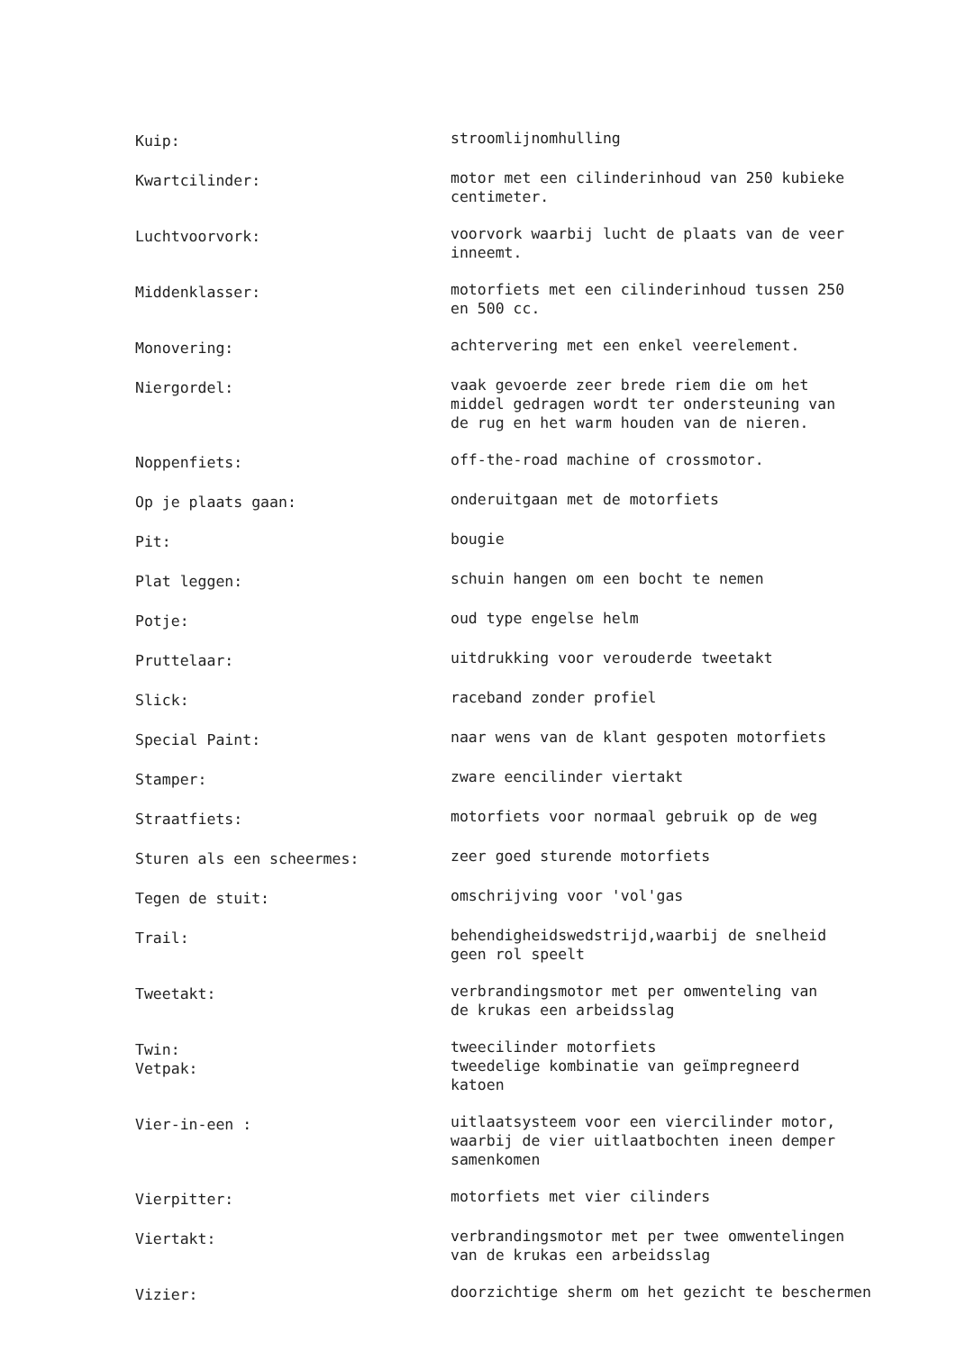Kuip:
stroomlijnomhulling
Kwartcilinder:
motor met een cilinderinhoud van 250 kubieke
centimeter.
Luchtvoorvork:
voorvork waarbij lucht de plaats van de veer
inneemt.
Middenklasser:
motorfiets met een cilinderinhoud tussen 250
en 500 cc.
Monovering:
achtervering met een enkel veerelement.
Niergordel:
vaak gevoerde zeer brede riem die om het
middel gedragen wordt ter ondersteuning van
de rug en het warm houden van de nieren.
Noppenfiets:
off-the-road machine of crossmotor.
Op je plaats gaan:
onderuitgaan met de motorfiets
Pit:
bougie
Plat leggen:
schuin hangen om een bocht te nemen
Potje:
oud type engelse helm
Pruttelaar:
uitdrukking voor verouderde tweetakt
Slick:
raceband zonder profiel
Special Paint:
naar wens van de klant gespoten motorfiets
Stamper:
zware eencilinder viertakt
Straatfiets:
motorfiets voor normaal gebruik op de weg
Sturen als een scheermes:
zeer goed sturende motorfiets
Tegen de stuit:
omschrijving voor 'vol'gas
Trail:
behendigheidswedstrijd,waarbij de snelheid
geen rol speelt
Tweetakt:
verbrandingsmotor met per omwenteling van
de krukas een arbeidsslag
Twin:
Vetpak:
tweecilinder motorfiets
tweedelige kombinatie van geïmpregneerd
katoen
Vier-in-een :
uitlaatsysteem voor een viercilinder motor,
waarbij de vier uitlaatbochten ineen demper
samenkomen
Vierpitter:
motorfiets met vier cilinders
Viertakt:
verbrandingsmotor met per twee omwentelingen
van de krukas een arbeidsslag
Vizier:
doorzichtige sherm om het gezicht te beschermen